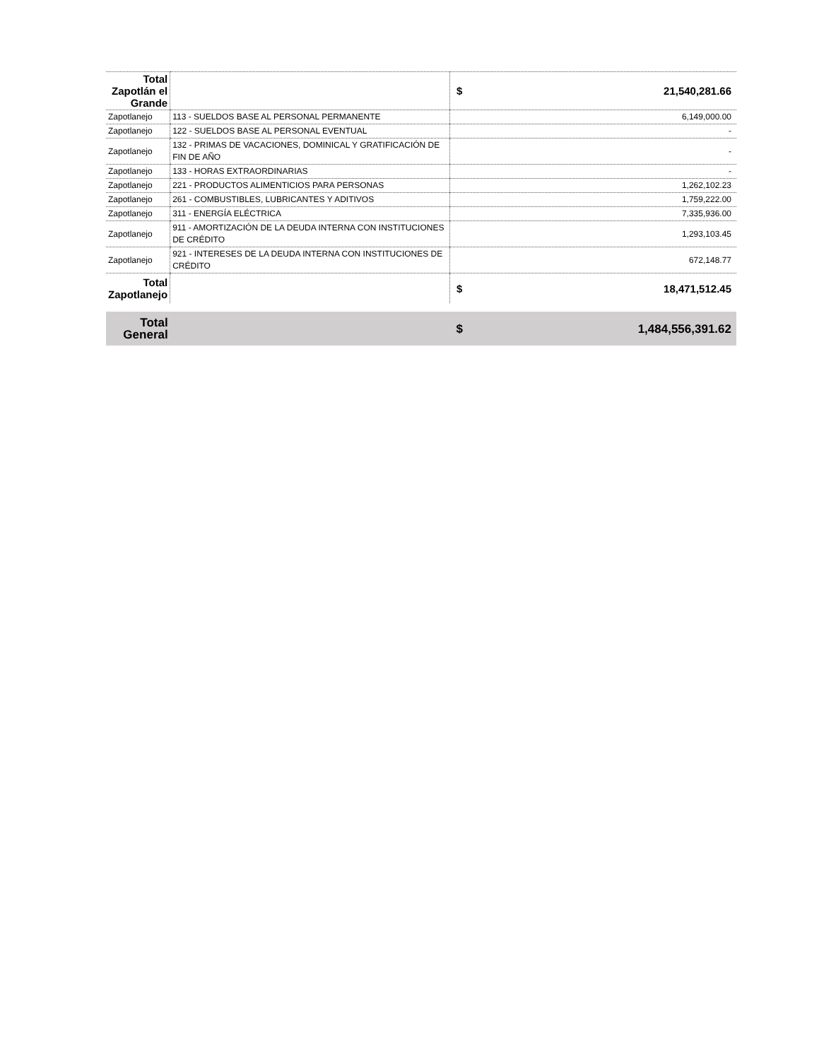| Total Zapotlán el Grande | | $ 21,540,281.66 |
| Zapotlanejo | 113 - SUELDOS BASE AL PERSONAL PERMANENTE | 6,149,000.00 |
| Zapotlanejo | 122 - SUELDOS BASE AL PERSONAL EVENTUAL | - |
| Zapotlanejo | 132 - PRIMAS DE VACACIONES, DOMINICAL Y GRATIFICACIÓN DE FIN DE AÑO | - |
| Zapotlanejo | 133 - HORAS EXTRAORDINARIAS | - |
| Zapotlanejo | 221 - PRODUCTOS ALIMENTICIOS PARA PERSONAS | 1,262,102.23 |
| Zapotlanejo | 261 - COMBUSTIBLES, LUBRICANTES Y ADITIVOS | 1,759,222.00 |
| Zapotlanejo | 311 - ENERGÍA ELÉCTRICA | 7,335,936.00 |
| Zapotlanejo | 911 - AMORTIZACIÓN DE LA DEUDA INTERNA CON INSTITUCIONES DE CRÉDITO | 1,293,103.45 |
| Zapotlanejo | 921 - INTERESES DE LA DEUDA INTERNA CON INSTITUCIONES DE CRÉDITO | 672,148.77 |
| Total Zapotlanejo | | $ 18,471,512.45 |
| Total General | | $ 1,484,556,391.62 |